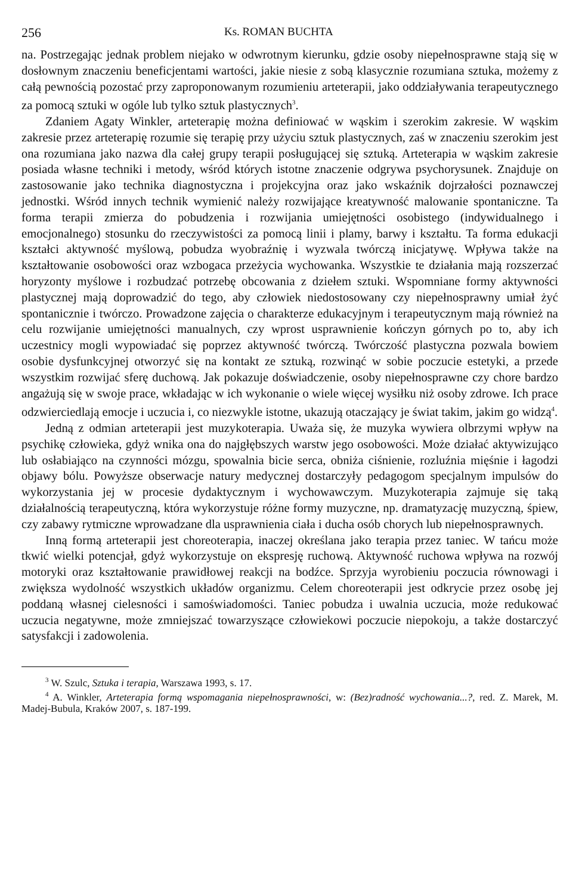256 Ks. ROMAN BUCHTA
na. Postrzegając jednak problem niejako w odwrotnym kierunku, gdzie osoby niepełnosprawne stają się w dosłownym znaczeniu beneficjentami wartości, jakie niesie z sobą klasycznie rozumiana sztuka, możemy z całą pewnością pozostać przy zaproponowanym rozumieniu arteterapii, jako oddziaływania terapeutycznego za pomocą sztuki w ogóle lub tylko sztuk plastycznych<sup>3</sup>.
Zdaniem Agaty Winkler, arteterapię można definiować w wąskim i szerokim zakresie. W wąskim zakresie przez arteterapię rozumie się terapię przy użyciu sztuk plastycznych, zaś w znaczeniu szerokim jest ona rozumiana jako nazwa dla całej grupy terapii posługującej się sztuką. Arteterapia w wąskim zakresie posiada własne techniki i metody, wśród których istotne znaczenie odgrywa psychorysunek. Znajduje on zastosowanie jako technika diagnostyczna i projekcyjna oraz jako wskaźnik dojrzałości poznawczej jednostki. Wśród innych technik wymienić należy rozwijające kreatywność malowanie spontaniczne. Ta forma terapii zmierza do pobudzenia i rozwijania umiejętności osobistego (indywidualnego i emocjonalnego) stosunku do rzeczywistości za pomocą linii i plamy, barwy i kształtu. Ta forma edukacji kształci aktywność myślową, pobudza wyobraźnię i wyzwala twórczą inicjatywę. Wpływa także na kształtowanie osobowości oraz wzbogaca przeżycia wychowanka. Wszystkie te działania mają rozszerzać horyzonty myślowe i rozbudzać potrzebę obcowania z dziełem sztuki. Wspomniane formy aktywności plastycznej mają doprowadzić do tego, aby człowiek niedostosowany czy niepełnosprawny umiał żyć spontanicznie i twórczo. Prowadzone zajęcia o charakterze edukacyjnym i terapeutycznym mają również na celu rozwijanie umiejętności manualnych, czy wprost usprawnienie kończyn górnych po to, aby ich uczestnicy mogli wypowiadać się poprzez aktywność twórczą. Twórczość plastyczna pozwala bowiem osobie dysfunkcyjnej otworzyć się na kontakt ze sztuką, rozwinąć w sobie poczucie estetyki, a przede wszystkim rozwijać sferę duchową. Jak pokazuje doświadczenie, osoby niepełnosprawne czy chore bardzo angażują się w swoje prace, wkładając w ich wykonanie o wiele więcej wysiłku niż osoby zdrowe. Ich prace odzwierciedlają emocje i uczucia i, co niezwykle istotne, ukazują otaczający je świat takim, jakim go widzą<sup>4</sup>.
Jedną z odmian arteterapii jest muzykoterapia. Uważa się, że muzyka wywiera olbrzymi wpływ na psychikę człowieka, gdyż wnika ona do najgłębszych warstw jego osobowości. Może działać aktywizująco lub osłabiająco na czynności mózgu, spowalnia bicie serca, obniża ciśnienie, rozluźnia mięśnie i łagodzi objawy bólu. Powyższe obserwacje natury medycznej dostarczyły pedagogom specjalnym impulsów do wykorzystania jej w procesie dydaktycznym i wychowawczym. Muzykoterapia zajmuje się taką działalnością terapeutyczną, która wykorzystuje różne formy muzyczne, np. dramatyzację muzyczną, śpiew, czy zabawy rytmiczne wprowadzane dla usprawnienia ciała i ducha osób chorych lub niepełnosprawnych.
Inną formą arteterapii jest choreoterapia, inaczej określana jako terapia przez taniec. W tańcu może tkwić wielki potencjał, gdyż wykorzystuje on ekspresję ruchową. Aktywność ruchowa wpływa na rozwój motoryki oraz kształtowanie prawidłowej reakcji na bodźce. Sprzyja wyrobieniu poczucia równowagi i zwiększa wydolność wszystkich układów organizmu. Celem choreoterapii jest odkrycie przez osobę jej poddaną własnej cielesności i samoświadomości. Taniec pobudza i uwalnia uczucia, może redukować uczucia negatywne, może zmniejszać towarzyszące człowiekowi poczucie niepokoju, a także dostarczyć satysfakcji i zadowolenia.
<sup>3</sup> W. Szulc, Sztuka i terapia, Warszawa 1993, s. 17.
<sup>4</sup> A. Winkler, Arteterapia formą wspomagania niepełnosprawności, w: (Bez)radność wychowania...?, red. Z. Marek, M. Madej-Bubula, Kraków 2007, s. 187-199.